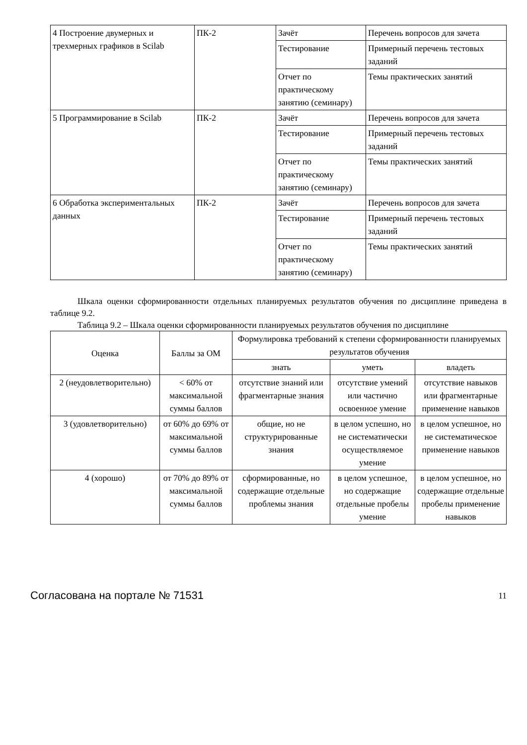| 4 Построение двумерных и трехмерных графиков в Scilab | ПК-2 | Зачёт | Перечень вопросов для зачета |
| | | Тестирование | Примерный перечень тестовых заданий |
| | | Отчет по практическому занятию (семинару) | Темы практических занятий |
| 5 Программирование в Scilab | ПК-2 | Зачёт | Перечень вопросов для зачета |
| | | Тестирование | Примерный перечень тестовых заданий |
| | | Отчет по практическому занятию (семинару) | Темы практических занятий |
| 6 Обработка экспериментальных данных | ПК-2 | Зачёт | Перечень вопросов для зачета |
| | | Тестирование | Примерный перечень тестовых заданий |
| | | Отчет по практическому занятию (семинару) | Темы практических занятий |
Шкала оценки сформированности отдельных планируемых результатов обучения по дисциплине приведена в таблице 9.2.
Таблица 9.2 – Шкала оценки сформированности планируемых результатов обучения по дисциплине
| Оценка | Баллы за ОМ | Формулировка требований к степени сформированности планируемых результатов обучения | | |
| --- | --- | --- | --- | --- |
| | | знать | уметь | владеть |
| 2 (неудовлетворительно) | < 60% от максимальной суммы баллов | отсутствие знаний или фрагментарные знания | отсутствие умений или частично освоенное умение | отсутствие навыков или фрагментарные применение навыков |
| 3 (удовлетворительно) | от 60% до 69% от максимальной суммы баллов | общие, но не структурированные знания | в целом успешно, но не систематически осуществляемое умение | в целом успешное, но не систематическое применение навыков |
| 4 (хорошо) | от 70% до 89% от максимальной суммы баллов | сформированные, но содержащие отдельные проблемы знания | в целом успешное, но содержащие отдельные пробелы умение | в целом успешное, но содержащие отдельные пробелы применение навыков |
Согласована на портале № 71531 11